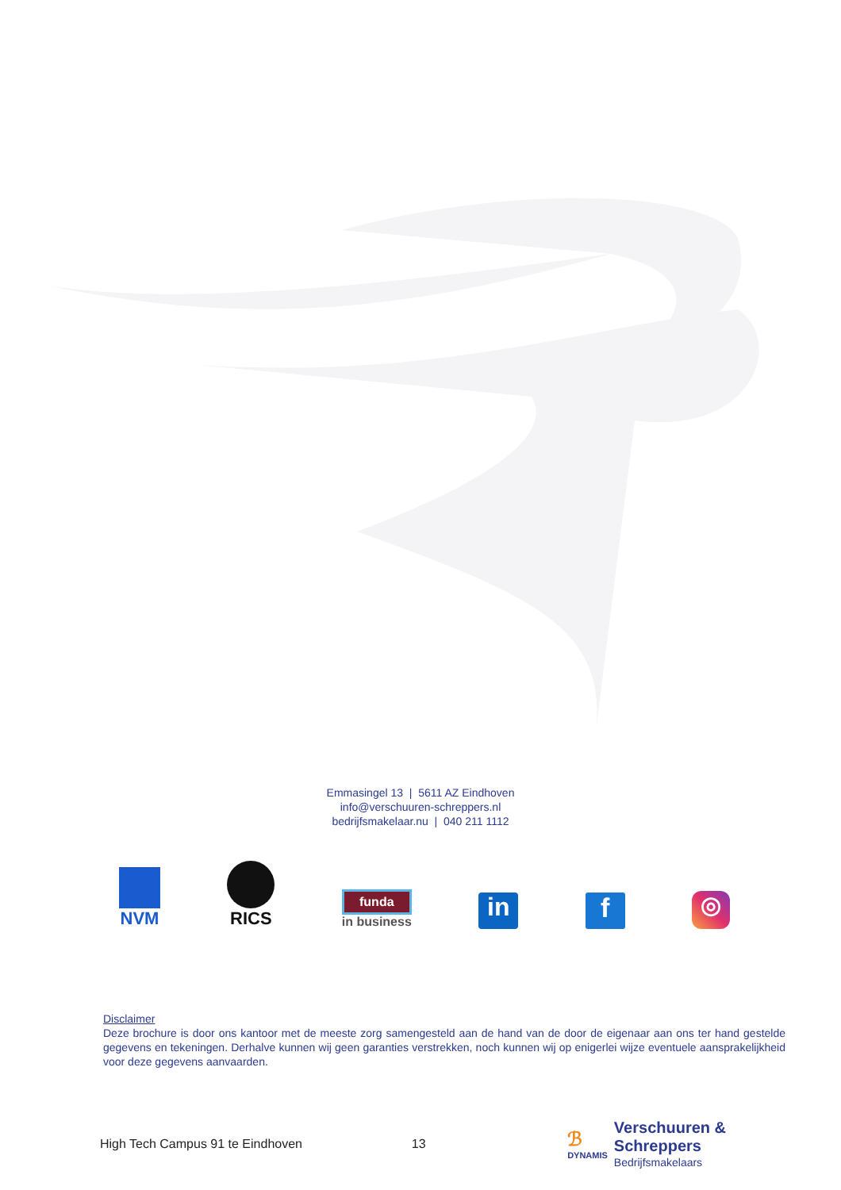Emmasingel 13 | 5611 AZ Eindhoven
info@verschuuren-schreppers.nl
bedrijfsmakelaar.nu | 040 211 1112
NVM
RICS
funda
in business
in
f
◎
Disclaimer
Deze brochure is door ons kantoor met de meeste zorg samengesteld aan de hand van de door de eigenaar aan ons ter hand gestelde gegevens en tekeningen. Derhalve kunnen wij geen garanties verstrekken, noch kunnen wij op enigerlei wijze eventuele aansprakelijkheid voor deze gegevens aanvaarden.
High Tech Campus 91 te Eindhoven 13 ℬ
DYNAMIS Verschuuren & Schreppers
Bedrijfsmakelaars